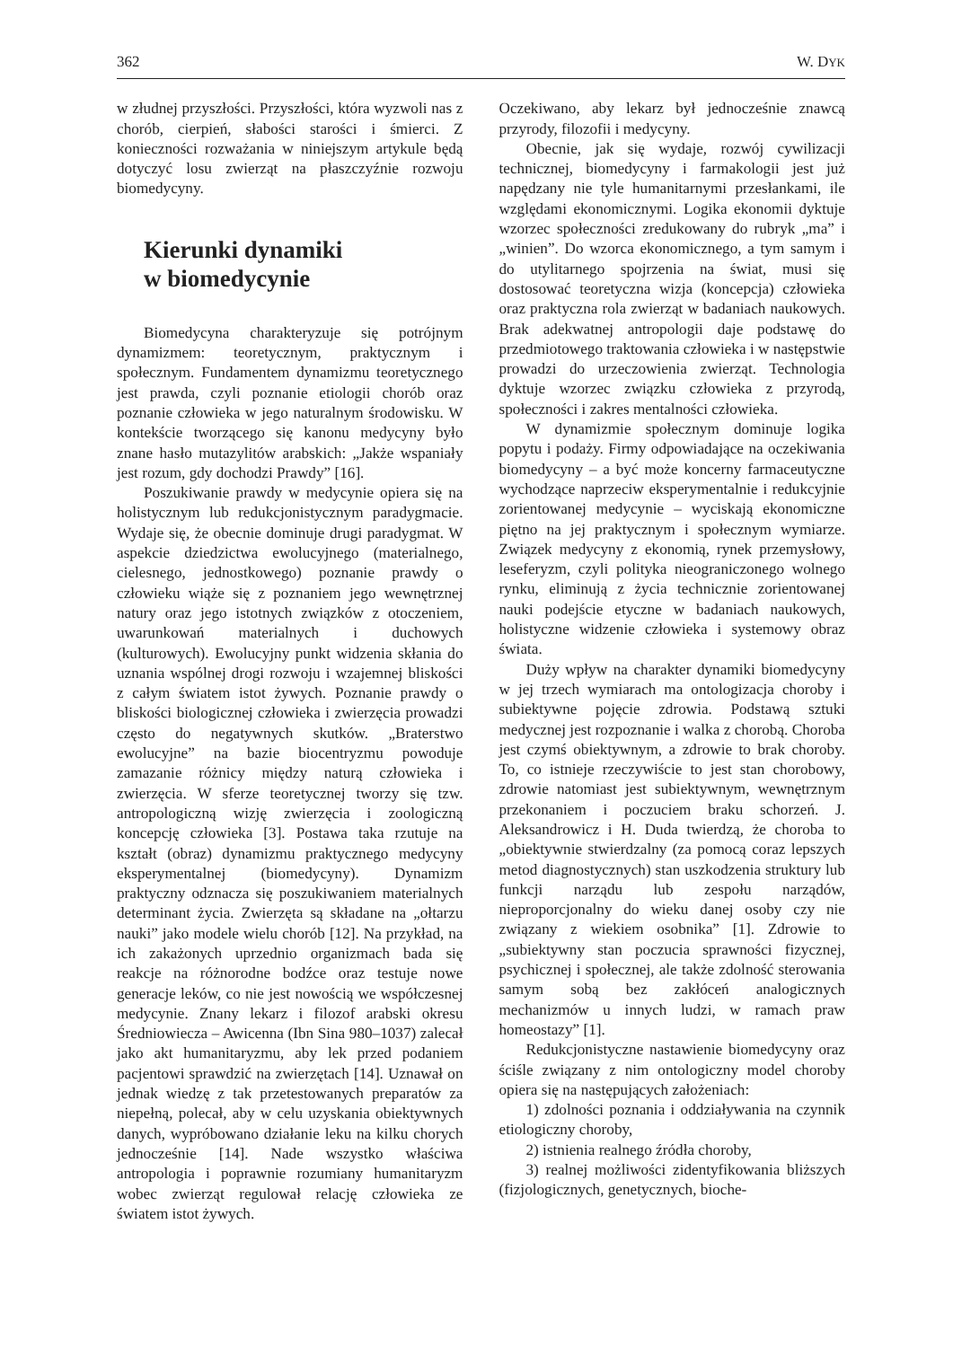362 W. DYK
w złudnej przyszłości. Przyszłości, która wyzwoli nas z chorób, cierpień, słabości starości i śmierci. Z konieczności rozważania w niniejszym artykule będą dotyczyć losu zwierząt na płaszczyźnie rozwoju biomedycyny.
Kierunki dynamiki
w biomedycynie
Biomedycyna charakteryzuje się potrójnym dynamizmem: teoretycznym, praktycznym i społecznym. Fundamentem dynamizmu teoretycznego jest prawda, czyli poznanie etiologii chorób oraz poznanie człowieka w jego naturalnym środowisku. W kontekście tworzącego się kanonu medycyny było znane hasło mutazylitów arabskich: „Jakże wspaniały jest rozum, gdy dochodzi Prawdy” [16].
Poszukiwanie prawdy w medycynie opiera się na holistycznym lub redukcjonistycznym paradygmacie. Wydaje się, że obecnie dominuje drugi paradygmat. W aspekcie dziedzictwa ewolucyjnego (materialnego, cielesnego, jednostkowego) poznanie prawdy o człowieku wiąże się z poznaniem jego wewnętrznej natury oraz jego istotnych związków z otoczeniem, uwarunkowań materialnych i duchowych (kulturowych). Ewolucyjny punkt widzenia skłania do uznania wspólnej drogi rozwoju i wzajemnej bliskości z całym światem istot żywych. Poznanie prawdy o bliskości biologicznej człowieka i zwierzęcia prowadzi często do negatywnych skutków. „Braterstwo ewolucyjne” na bazie biocentryzmu powoduje zamazanie różnicy między naturą człowieka i zwierzęcia. W sferze teoretycznej tworzy się tzw. antropologiczną wizję zwierzęcia i zoologiczną koncepcję człowieka [3]. Postawa taka rzutuje na kształt (obraz) dynamizmu praktycznego medycyny eksperymentalnej (biomedycyny). Dynamizm praktyczny odznacza się poszukiwaniem materialnych determinant życia. Zwierzęta są składane na „ołtarzu nauki” jako modele wielu chorób [12]. Na przykład, na ich zakażonych uprzednio organizmach bada się reakcje na różnorodne bodźce oraz testuje nowe generacje leków, co nie jest nowością we współczesnej medycynie. Znany lekarz i filozof arabski okresu Średniowiecza – Awicenna (Ibn Sina 980–1037) zalecał jako akt humanitaryzmu, aby lek przed podaniem pacjentowi sprawdzić na zwierzętach [14]. Uznawał on jednak wiedzę z tak przetestowanych preparatów za niepełną, polecał, aby w celu uzyskania obiektywnych danych, wypróbowano działanie leku na kilku chorych jednocześnie [14]. Nade wszystko właściwa antropologia i poprawnie rozumiany humanitaryzm wobec zwierząt regulował relację człowieka ze światem istot żywych.
Oczekiwano, aby lekarz był jednocześnie znawcą przyrody, filozofii i medycyny.
Obecnie, jak się wydaje, rozwój cywilizacji technicznej, biomedycyny i farmakologii jest już napędzany nie tyle humanitarnymi przesłankami, ile względami ekonomicznymi. Logika ekonomii dyktuje wzorzec społeczności zredukowany do rubryk „ma” i „winien”. Do wzorca ekonomicznego, a tym samym i do utylitarnego spojrzenia na świat, musi się dostosować teoretyczna wizja (koncepcja) człowieka oraz praktyczna rola zwierząt w badaniach naukowych. Brak adekwatnej antropologii daje podstawę do przedmiotowego traktowania człowieka i w następstwie prowadzi do urzeczowienia zwierząt. Technologia dyktuje wzorzec związku człowieka z przyrodą, społeczności i zakres mentalności człowieka.
W dynamizmie społecznym dominuje logika popytu i podaży. Firmy odpowiadające na oczekiwania biomedycyny – a być może koncerny farmaceutyczne wychodzące naprzeciw eksperymentalnie i redukcyjnie zorientowanej medycynie – wyciskają ekonomiczne piętno na jej praktycznym i społecznym wymiarze. Związek medycyny z ekonomią, rynek przemysłowy, leseferyzm, czyli polityka nieograniczonego wolnego rynku, eliminują z życia technicznie zorientowanej nauki podejście etyczne w badaniach naukowych, holistyczne widzenie człowieka i systemowy obraz świata.
Duży wpływ na charakter dynamiki biomedycyny w jej trzech wymiarach ma ontologizacja choroby i subiektywne pojęcie zdrowia. Podstawą sztuki medycznej jest rozpoznanie i walka z chorobą. Choroba jest czymś obiektywnym, a zdrowie to brak choroby. To, co istnieje rzeczywiście to jest stan chorobowy, zdrowie natomiast jest subiektywnym, wewnętrznym przekonaniem i poczuciem braku schorzeń. J. Aleksandrowicz i H. Duda twierdzą, że choroba to „obiektywnie stwierdzalny (za pomocą coraz lepszych metod diagnostycznych) stan uszkodzenia struktury lub funkcji narządu lub zespołu narządów, nieproporcjonalny do wieku danej osoby czy nie związany z wiekiem osobnika” [1]. Zdrowie to „subiektywny stan poczucia sprawności fizycznej, psychicznej i społecznej, ale także zdolność sterowania samym sobą bez zakłóceń analogicznych mechanizmów u innych ludzi, w ramach praw homeostazy” [1].
Redukcjonistyczne nastawienie biomedycyny oraz ściśle związany z nim ontologiczny model choroby opiera się na następujących założeniach:
1) zdolności poznania i oddziaływania na czynnik etiologiczny choroby,
2) istnienia realnego źródła choroby,
3) realnej możliwości zidentyfikowania bliższych (fizjologicznych, genetycznych, bioche-